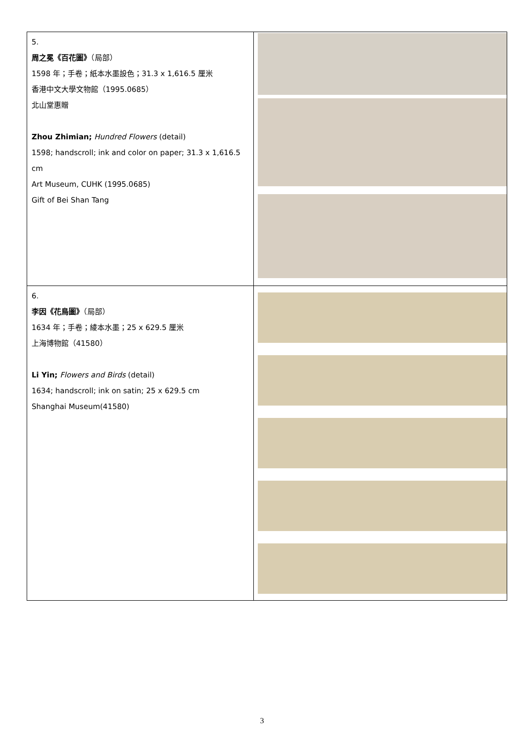| 5. 周之冕《百花圖》 （局部） 1598 年；手卷；紙本水墨設色；31.3 x 1,616.5 厘米 香港中文大學文物館（1995.0685） 北山堂惠贈 Zhou Zhimian; Hundred Flowers (detail) 1598; handscroll; ink and color on paper; 31.3 x 1,616.5 cm Art Museum, CUHK (1995.0685) Gift of Bei Shan Tang | |
| 6. 李因《花鳥圖》 （局部） 1634 年；手卷；綾本水墨；25 x 629.5 厘米 上海博物館（41580） Li Yin; Flowers and Birds (detail) 1634; handscroll; ink on satin; 25 x 629.5 cm Shanghai Museum(41580) | |
3